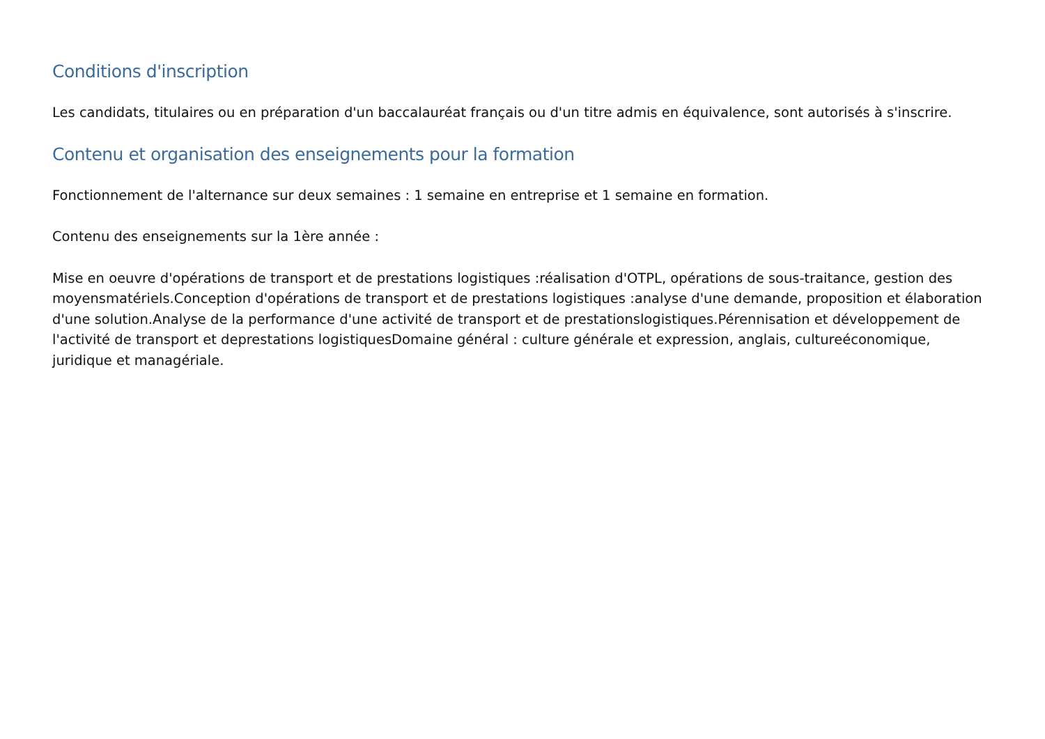Conditions d'inscription
Les candidats, titulaires ou en préparation d'un baccalauréat français ou d'un titre admis en équivalence, sont autorisés à s'inscrire.
Contenu et organisation des enseignements pour la formation
Fonctionnement de l'alternance sur deux semaines : 1 semaine en entreprise et 1 semaine en formation.
Contenu des enseignements sur la 1ère année :
Mise en oeuvre d'opérations de transport et de prestations logistiques :réalisation d'OTPL, opérations de sous-traitance, gestion des moyensmatériels.Conception d'opérations de transport et de prestations logistiques :analyse d'une demande, proposition et élaboration d'une solution.Analyse de la performance d'une activité de transport et de prestationslogistiques.Pérennisation et développement de l'activité de transport et deprestations logistiquesDomaine général : culture générale et expression, anglais, cultureéconomique, juridique et managériale.